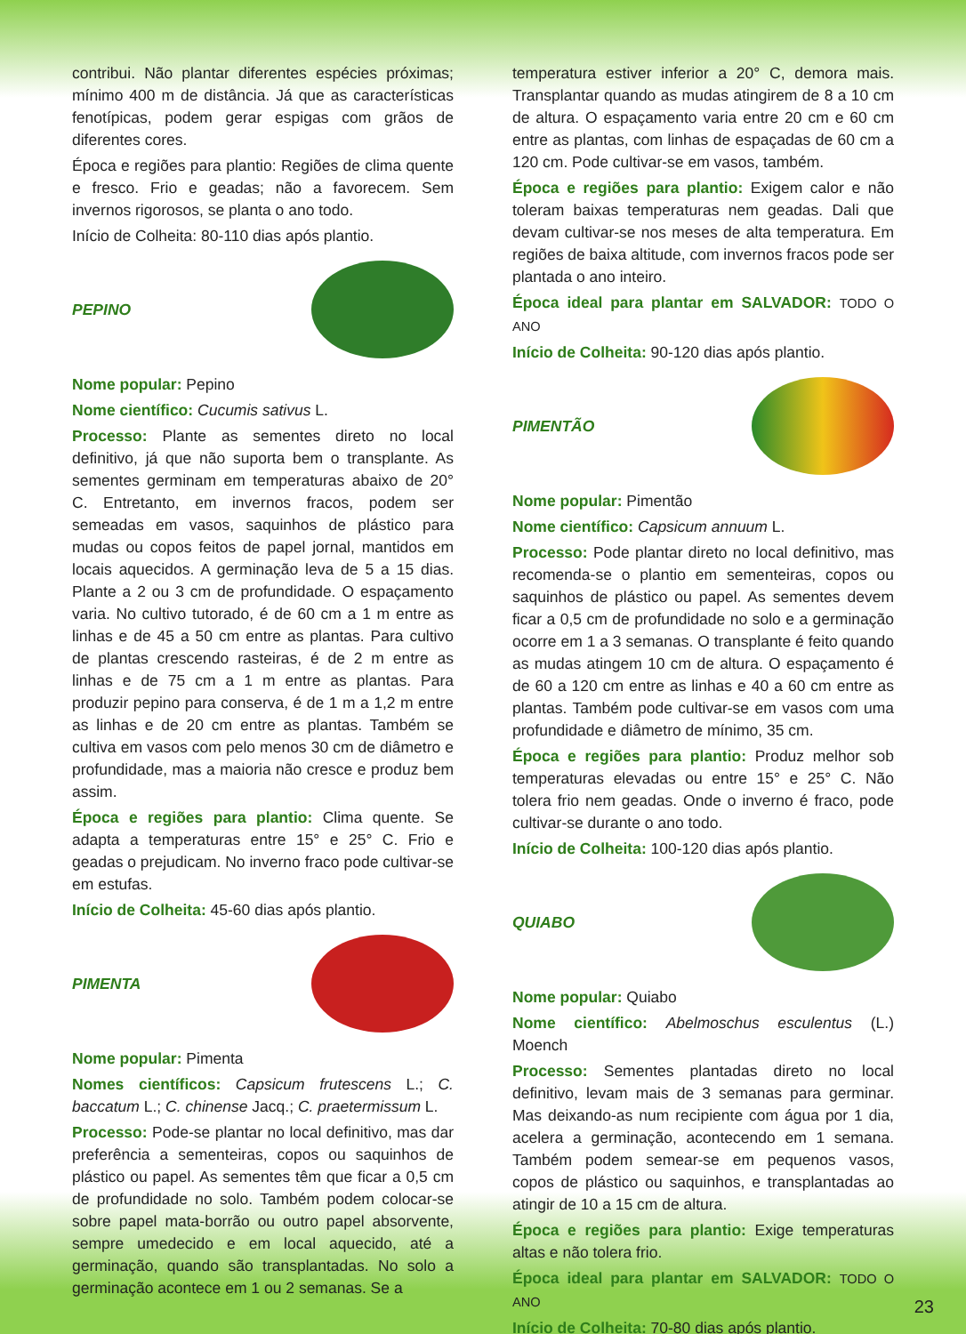contribui. Não plantar diferentes espécies próximas; mínimo 400 m de distância. Já que as características fenotípicas, podem gerar espigas com grãos de diferentes cores.
Época e regiões para plantio: Regiões de clima quente e fresco. Frio e geadas; não a favorecem. Sem invernos rigorosos, se planta o ano todo.
Início de Colheita: 80-110 dias após plantio.
PEPINO
Nome popular: Pepino
Nome científico: Cucumis sativus L.
Processo: Plante as sementes direto no local definitivo, já que não suporta bem o transplante. As sementes germinam em temperaturas abaixo de 20° C. Entretanto, em invernos fracos, podem ser semeadas em vasos, saquinhos de plástico para mudas ou copos feitos de papel jornal, mantidos em locais aquecidos. A germinação leva de 5 a 15 dias. Plante a 2 ou 3 cm de profundidade. O espaçamento varia. No cultivo tutorado, é de 60 cm a 1 m entre as linhas e de 45 a 50 cm entre as plantas. Para cultivo de plantas crescendo rasteiras, é de 2 m entre as linhas e de 75 cm a 1 m entre as plantas. Para produzir pepino para conserva, é de 1 m a 1,2 m entre as linhas e de 20 cm entre as plantas. Também se cultiva em vasos com pelo menos 30 cm de diâmetro e profundidade, mas a maioria não cresce e produz bem assim.
Época e regiões para plantio: Clima quente. Se adapta a temperaturas entre 15° e 25° C. Frio e geadas o prejudicam. No inverno fraco pode cultivar-se em estufas.
Início de Colheita: 45-60 dias após plantio.
PIMENTA
Nome popular: Pimenta
Nomes científicos: Capsicum frutescens L.; C. baccatum L.; C. chinense Jacq.; C. praetermissum L.
Processo: Pode-se plantar no local definitivo, mas dar preferência a sementeiras, copos ou saquinhos de plástico ou papel. As sementes têm que ficar a 0,5 cm de profundidade no solo. Também podem colocar-se sobre papel mata-borrão ou outro papel absorvente, sempre umedecido e em local aquecido, até a germinação, quando são transplantadas. No solo a germinação acontece em 1 ou 2 semanas. Se a
temperatura estiver inferior a 20° C, demora mais. Transplantar quando as mudas atingirem de 8 a 10 cm de altura. O espaçamento varia entre 20 cm e 60 cm entre as plantas, com linhas de espaçadas de 60 cm a 120 cm. Pode cultivar-se em vasos, também.
Época e regiões para plantio: Exigem calor e não toleram baixas temperaturas nem geadas. Dali que devam cultivar-se nos meses de alta temperatura. Em regiões de baixa altitude, com invernos fracos pode ser plantada o ano inteiro.
Época ideal para plantar em SALVADOR: TODO O ANO
Início de Colheita: 90-120 dias após plantio.
PIMENTÃO
Nome popular: Pimentão
Nome científico: Capsicum annuum L.
Processo: Pode plantar direto no local definitivo, mas recomenda-se o plantio em sementeiras, copos ou saquinhos de plástico ou papel. As sementes devem ficar a 0,5 cm de profundidade no solo e a germinação ocorre em 1 a 3 semanas. O transplante é feito quando as mudas atingem 10 cm de altura. O espaçamento é de 60 a 120 cm entre as linhas e 40 a 60 cm entre as plantas. Também pode cultivar-se em vasos com uma profundidade e diâmetro de mínimo, 35 cm.
Época e regiões para plantio: Produz melhor sob temperaturas elevadas ou entre 15° e 25° C. Não tolera frio nem geadas. Onde o inverno é fraco, pode cultivar-se durante o ano todo.
Início de Colheita: 100-120 dias após plantio.
QUIABO
Nome popular: Quiabo
Nome científico: Abelmoschus esculentus (L.) Moench
Processo: Sementes plantadas direto no local definitivo, levam mais de 3 semanas para germinar. Mas deixando-as num recipiente com água por 1 dia, acelera a germinação, acontecendo em 1 semana. Também podem semear-se em pequenos vasos, copos de plástico ou saquinhos, e transplantadas ao atingir de 10 a 15 cm de altura.
Época e regiões para plantio: Exige temperaturas altas e não tolera frio.
Época ideal para plantar em SALVADOR: TODO O ANO
Início de Colheita: 70-80 dias após plantio.
23